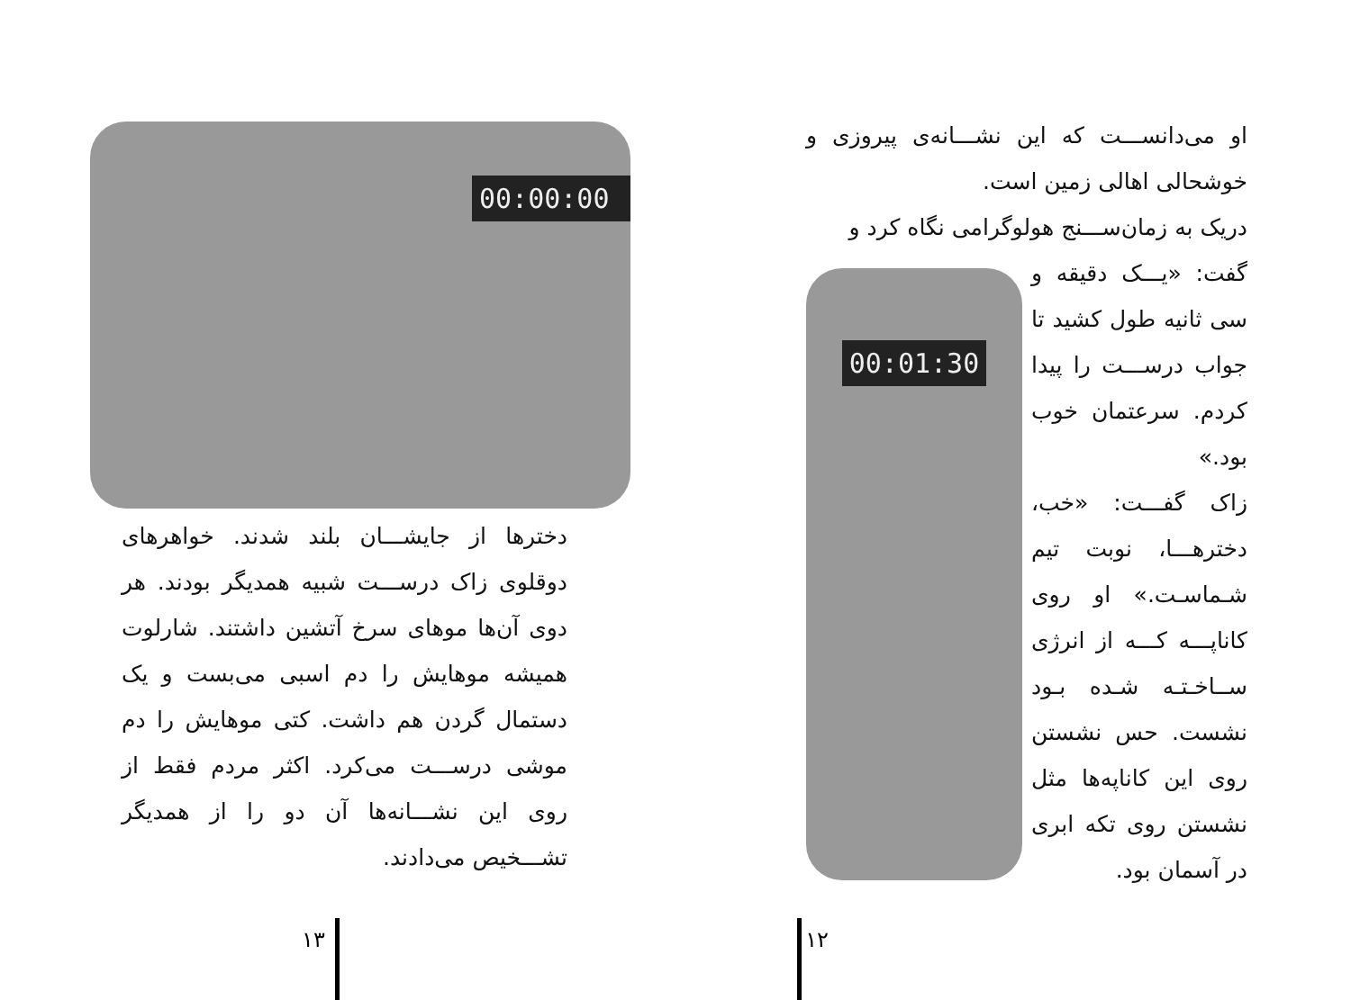او می‌دانســـت که این نشـــانه‌ی پیروزی و خوشحالی اهالی زمین است.
دریک به زمان‌ســـنج هولوگرامی نگاه کرد و
گفت: «یـــک دقیقه و سی ثانیه طول کشید تا جواب درســـت را پیدا کردم. سرعتمان خوب بود.»
زاک گفـــت: «خب، دخترهـــا، نوبت تیم شـماسـت.» او روی کاناپـــه کـــه از انرژی ســاخـتـه شـده بـود نشست. حس نشستن روی این کاناپه‌ها مثل نشستن روی تکه ابری در آسمان بود.
00:01:30
۱۲
00:00:00
دخترها از جایشـــان بلند شدند. خواهرهای دوقلوی زاک درســـت شبیه همدیگر بودند. هر دوی آن‌ها موهای سرخ آتشین داشتند. شارلوت همیشه موهایش را دم اسبی می‌بست و یک دستمال گردن هم داشت. کتی موهایش را دم موشی درســـت می‌کرد. اکثر مردم فقط از روی این نشـــانه‌ها آن دو را از همدیگر تشـــخیص می‌دادند.
۱۳